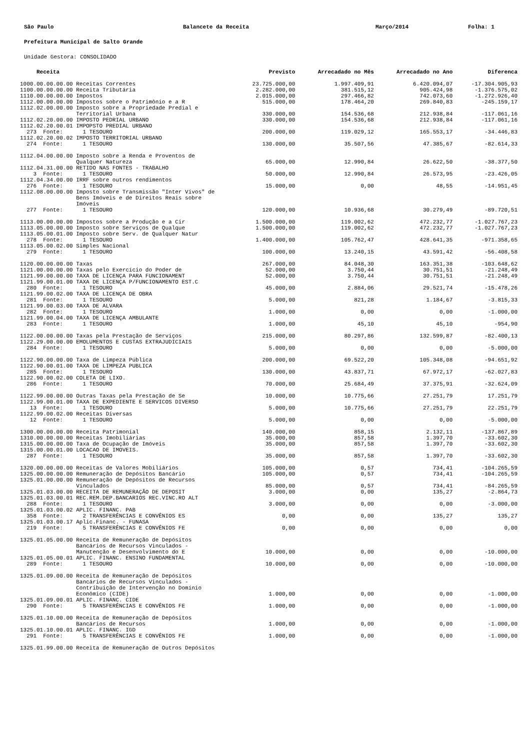São Paulo Balancete da Receita Março/2014 Folha: 1
Prefeitura Municipal de Salto Grande
Unidade Gestora: CONSOLIDADO
| Receita | Previsto | Arrecadado no Mês | Arrecadado no Ano | Diferenca |
| --- | --- | --- | --- | --- |
| 1000.00.00.00.00 Receitas Correntes | 23.725.000,00 | 1.997.409,91 | 6.420.094,07 | -17.304.905,93 |
| 1100.00.00.00.00 Receita Tributária | 2.282.000,00 | 381.515,12 | 905.424,98 | -1.376.575,02 |
| 1110.00.00.00.00 Impostos | 2.015.000,00 | 297.466,82 | 742.073,60 | -1.272.926,40 |
| 1112.00.00.00.00 Impostos sobre o Patrimônio e a R | 515.000,00 | 178.464,20 | 269.840,83 | -245.159,17 |
| 1112.02.00.00.00 Imposto sobre a Propriedade Predial e Territorial Urbana | 330.000,00 | 154.536,68 | 212.938,84 | -117.061,16 |
| 1112.02.20.00.00 IMPOSTO PEDRIAL URBANO | 330.000,00 | 154.536,68 | 212.938,84 | -117.061,16 |
| 1112.02.20.00.01 IMPOPSTO PREDIAL URBANO 273 Fonte: 1 TESOURO | 200.000,00 | 119.029,12 | 165.553,17 | -34.446,83 |
| 1112.02.20.00.02 IMPOSTO TERRITORIAL URBANO 274 Fonte: 1 TESOURO | 130.000,00 | 35.507,56 | 47.385,67 | -82.614,33 |
| 1112.04.00.00.00 Imposto sobre a Renda e Proventos de Qualquer Natureza | 65.000,00 | 12.990,84 | 26.622,50 | -38.377,50 |
| 1112.04.31.00.00 RETIDO NAS FONTES - TRABALHO 3 Fonte: 1 TESOURO | 50.000,00 | 12.990,84 | 26.573,95 | -23.426,05 |
| 1112.04.34.00.00 IRRF sobre outros rendimentos 276 Fonte: 1 TESOURO | 15.000,00 | 0,00 | 48,55 | -14.951,45 |
| 1112.08.00.00.00 Imposto sobre Transmissão "Inter Vivos" de Bens Imóveis e de Direitos Reais sobre Imóveis 277 Fonte: 1 TESOURO | 120.000,00 | 10.936,68 | 30.279,49 | -89.720,51 |
| 1113.00.00.00.00 Impostos sobre a Produção e a Cir | 1.500.000,00 | 119.002,62 | 472.232,77 | -1.027.767,23 |
| 1113.05.00.00.00 Imposto sobre Serviços de Qualque | 1.500.000,00 | 119.002,62 | 472.232,77 | -1.027.767,23 |
| 1113.05.00.01.00 Imposto sobre Serv. de Qualquer Natur 278 Fonte: 1 TESOURO | 1.400.000,00 | 105.762,47 | 428.641,35 | -971.358,65 |
| 1113.05.00.02.00 Simples Nacional 279 Fonte: 1 TESOURO | 100.000,00 | 13.240,15 | 43.591,42 | -56.408,58 |
| 1120.00.00.00.00 Taxas | 267.000,00 | 84.048,30 | 163.351,38 | -103.648,62 |
| 1121.00.00.00.00 Taxas pelo Exercício do Poder de | 52.000,00 | 3.750,44 | 30.751,51 | -21.248,49 |
| 1121.99.00.00.00 TAXA DE LICENÇA PARA FUNCIONAMENT | 52.000,00 | 3.750,44 | 30.751,51 | -21.248,49 |
| 1121.99.00.01.00 TAXA DE LICENÇA P/FUNCIONAMENTO EST.C 280 Fonte: 1 TESOURO | 45.000,00 | 2.884,06 | 29.521,74 | -15.478,26 |
| 1121.99.00.02.00 TAXA DE LICENÇA DE OBRA 281 Fonte: 1 TESOURO | 5.000,00 | 821,28 | 1.184,67 | -3.815,33 |
| 1121.99.00.03.00 TAXA DE ALVARA 282 Fonte: 1 TESOURO | 1.000,00 | 0,00 | 0,00 | -1.000,00 |
| 1121.99.00.04.00 TAXA DE LICENÇA AMBULANTE 283 Fonte: 1 TESOURO | 1.000,00 | 45,10 | 45,10 | -954,90 |
| 1122.00.00.00.00 Taxas pela Prestação de Serviços | 215.000,00 | 80.297,86 | 132.599,87 | -82.400,13 |
| 1122.29.00.00.00 EMOLUMENTOS E CUSTAS EXTRAJUDICIAIS 284 Fonte: 1 TESOURO | 5.000,00 | 0,00 | 0,00 | -5.000,00 |
| 1122.90.00.00.00 Taxa de Limpeza Pública | 200.000,00 | 69.522,20 | 105.348,08 | -94.651,92 |
| 1122.90.00.01.00 TAXA DE LIMPEZA PUBLICA 285 Fonte: 1 TESOURO | 130.000,00 | 43.837,71 | 67.972,17 | -62.027,83 |
| 1122.90.00.02.00 COLETA DE LIXO. 286 Fonte: 1 TESOURO | 70.000,00 | 25.684,49 | 37.375,91 | -32.624,09 |
| 1122.99.00.00.00 Outras Taxas pela Prestação de Se | 10.000,00 | 10.775,66 | 27.251,79 | 17.251,79 |
| 1122.99.00.01.00 TAXA DE EXPEDIENTE E SERVICOS DIVERSO 13 Fonte: 1 TESOURO | 5.000,00 | 10.775,66 | 27.251,79 | 22.251,79 |
| 1122.99.00.02.00 Receitas Diversas 12 Fonte: 1 TESOURO | 5.000,00 | 0,00 | 0,00 | -5.000,00 |
| 1300.00.00.00.00 Receita Patrimonial | 140.000,00 | 858,15 | 2.132,11 | -137.867,89 |
| 1310.00.00.00.00 Receitas Imobiliárias | 35.000,00 | 857,58 | 1.397,70 | -33.602,30 |
| 1315.00.00.00.00 Taxa de Ocupação de Imóveis | 35.000,00 | 857,58 | 1.397,70 | -33.602,30 |
| 1315.00.00.01.00 LOCACAO DE IMOVEIS. 287 Fonte: 1 TESOURO | 35.000,00 | 857,58 | 1.397,70 | -33.602,30 |
| 1320.00.00.00.00 Receitas de Valores Mobiliários | 105.000,00 | 0,57 | 734,41 | -104.265,59 |
| 1325.00.00.00.00 Remuneração de Depósitos Bancário | 105.000,00 | 0,57 | 734,41 | -104.265,59 |
| 1325.01.00.00.00 Remuneração de Depósitos de Recursos Vinculados | 85.000,00 | 0,57 | 734,41 | -84.265,59 |
| 1325.01.03.00.00 RECEITA DE REMUNERAÇÃO DE DEPOSIT | 3.000,00 | 0,00 | 135,27 | -2.864,73 |
| 1325.01.03.00.01 REC.REM.DEP.BANCARIOS REC.VINC.RO ALT 288 Fonte: 1 TESOURO | 3.000,00 | 0,00 | 0,00 | -3.000,00 |
| 1325.01.03.00.02 APLIC. FINANC. PAB 358 Fonte: 2 TRANSFERÊNCIAS E CONVÊNIOS ES | 0,00 | 0,00 | 135,27 | 135,27 |
| 1325.01.03.00.17 Aplic.Financ. - FUNASA 219 Fonte: 5 TRANSFERÊNCIAS E CONVÊNIOS FE | 0,00 | 0,00 | 0,00 | 0,00 |
| 1325.01.05.00.00 Receita de Remuneração de Depósitos Bancários de Recursos Vinculados - Manutenção e Desenvolvimento do E | 10.000,00 | 0,00 | 0,00 | -10.000,00 |
| 1325.01.05.00.01 APLIC. FINANC. ENSINO FUNDAMENTAL 289 Fonte: 1 TESOURO | 10.000,00 | 0,00 | 0,00 | -10.000,00 |
| 1325.01.09.00.00 Receita de Remuneração de Depósitos Bancários de Recursos Vinculados - Contribuição de Intervenção no Domínio Econômico (CIDE) | 1.000,00 | 0,00 | 0,00 | -1.000,00 |
| 1325.01.09.00.01 APLIC. FINANC. CIDE 290 Fonte: 5 TRANSFERÊNCIAS E CONVÊNIOS FE | 1.000,00 | 0,00 | 0,00 | -1.000,00 |
| 1325.01.10.00.00 Receita de Remuneração de Depósitos Bancários de Recursos | 1.000,00 | 0,00 | 0,00 | -1.000,00 |
| 1325.01.10.00.01 APLIC. FINANC. IGD 291 Fonte: 5 TRANSFERÊNCIAS E CONVÊNIOS FE | 1.000,00 | 0,00 | 0,00 | -1.000,00 |
| 1325.01.99.00.00 Receita de Remuneração de Outros Depósitos | | | | |